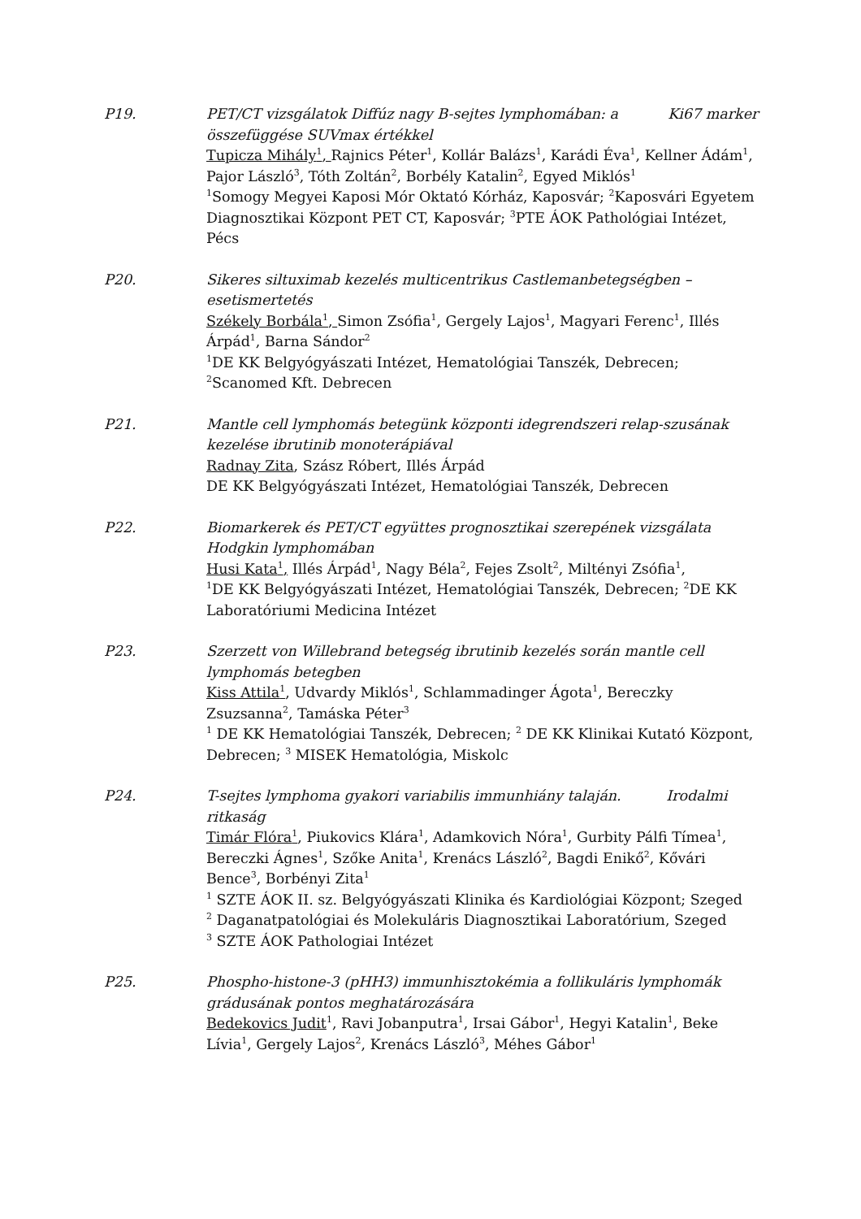P19. PET/CT vizsgálatok Diffúz nagy B-sejtes lymphomában: a Ki67 marker összefüggése SUVmax értékkel
Tupicza Mihály<sup>1</sup>, Rajnics Péter<sup>1</sup>, Kollár Balázs<sup>1</sup>, Karádi Éva<sup>1</sup>, Kellner Ádám<sup>1</sup>, Pajor László<sup>3</sup>, Tóth Zoltán<sup>2</sup>, Borbély Katalin<sup>2</sup>, Egyed Miklós<sup>1</sup>
<sup>1</sup> Somogy Megyei Kaposi Mór Oktató Kórház, Kaposvár; <sup>2</sup>Kaposvári Egyetem Diagnosztikai Központ PET CT, Kaposvár; <sup>3</sup>PTE ÁOK Pathológiai Intézet, Pécs
P20. Sikeres siltuximab kezelés multicentrikus Castlemanbetegségben – esetismertetés
Székely Borbála<sup>1</sup>, Simon Zsófia<sup>1</sup>, Gergely Lajos<sup>1</sup>, Magyari Ferenc<sup>1</sup>, Illés Árpád<sup>1</sup>, Barna Sándor<sup>2</sup>
<sup>1</sup> DE KK Belgyógyászati Intézet, Hematológiai Tanszék, Debrecen; <sup>2</sup>Scanomed Kft. Debrecen
P21. Mantle cell lymphomás betegünk központi idegrendszeri relap-szusának kezelése ibrutinib monoterápiával
Radnay Zita, Szász Róbert, Illés Árpád
DE KK Belgyógyászati Intézet, Hematológiai Tanszék, Debrecen
P22. Biomarkerek és PET/CT együttes prognosztikai szerepének vizsgálata Hodgkin lymphomában
Husi Kata<sup>1</sup>, Illés Árpád<sup>1</sup>, Nagy Béla<sup>2</sup>, Fejes Zsolt<sup>2</sup>, Miltényi Zsófia<sup>1</sup>,
<sup>1</sup> DE KK Belgyógyászati Intézet, Hematológiai Tanszék, Debrecen; <sup>2</sup>DE KK Laboratóriumi Medicina Intézet
P23. Szerzett von Willebrand betegség ibrutinib kezelés során mantle cell lymphomás betegben
Kiss Attila<sup>1</sup>, Udvardy Miklós<sup>1</sup>, Schlammadinger Ágota<sup>1</sup>, Bereczky Zsuzsanna<sup>2</sup>, Tamáska Péter<sup>3</sup>
<sup>1</sup> DE KK Hematológiai Tanszék, Debrecen; <sup>2</sup> DE KK Klinikai Kutató Központ, Debrecen; <sup>3</sup> MISEK Hematológia, Miskolc
P24. T-sejtes lymphoma gyakori variabilis immunhiány talaján. Irodalmi ritkaság
Timár Flóra<sup>1</sup>, Piukovics Klára<sup>1</sup>, Adamkovich Nóra<sup>1</sup>, Gurbity Pálfi Tímea<sup>1</sup>, Bereczki Ágnes<sup>1</sup>, Szőke Anita<sup>1</sup>, Krenács László<sup>2</sup>, Bagdi Enikő<sup>2</sup>, Kővári Bence<sup>3</sup>, Borbényi Zita<sup>1</sup>
<sup>1</sup> SZTE ÁOK II. sz. Belgyógyászati Klinika és Kardiológiai Központ; Szeged
<sup>2</sup> Daganatpatológiai és Molekuláris Diagnosztikai Laboratórium, Szeged
<sup>3</sup> SZTE ÁOK Pathologiai Intézet
P25. Phospho-histone-3 (pHH3) immunhisztokémia a follikuláris lymphomák grádusának pontos meghatározására
Bedekovics Judit<sup>1</sup>, Ravi Jobanputra<sup>1</sup>, Irsai Gábor<sup>1</sup>, Hegyi Katalin<sup>1</sup>, Beke Lívia<sup>1</sup>, Gergely Lajos<sup>2</sup>, Krenács László<sup>3</sup>, Méhes Gábor<sup>1</sup>